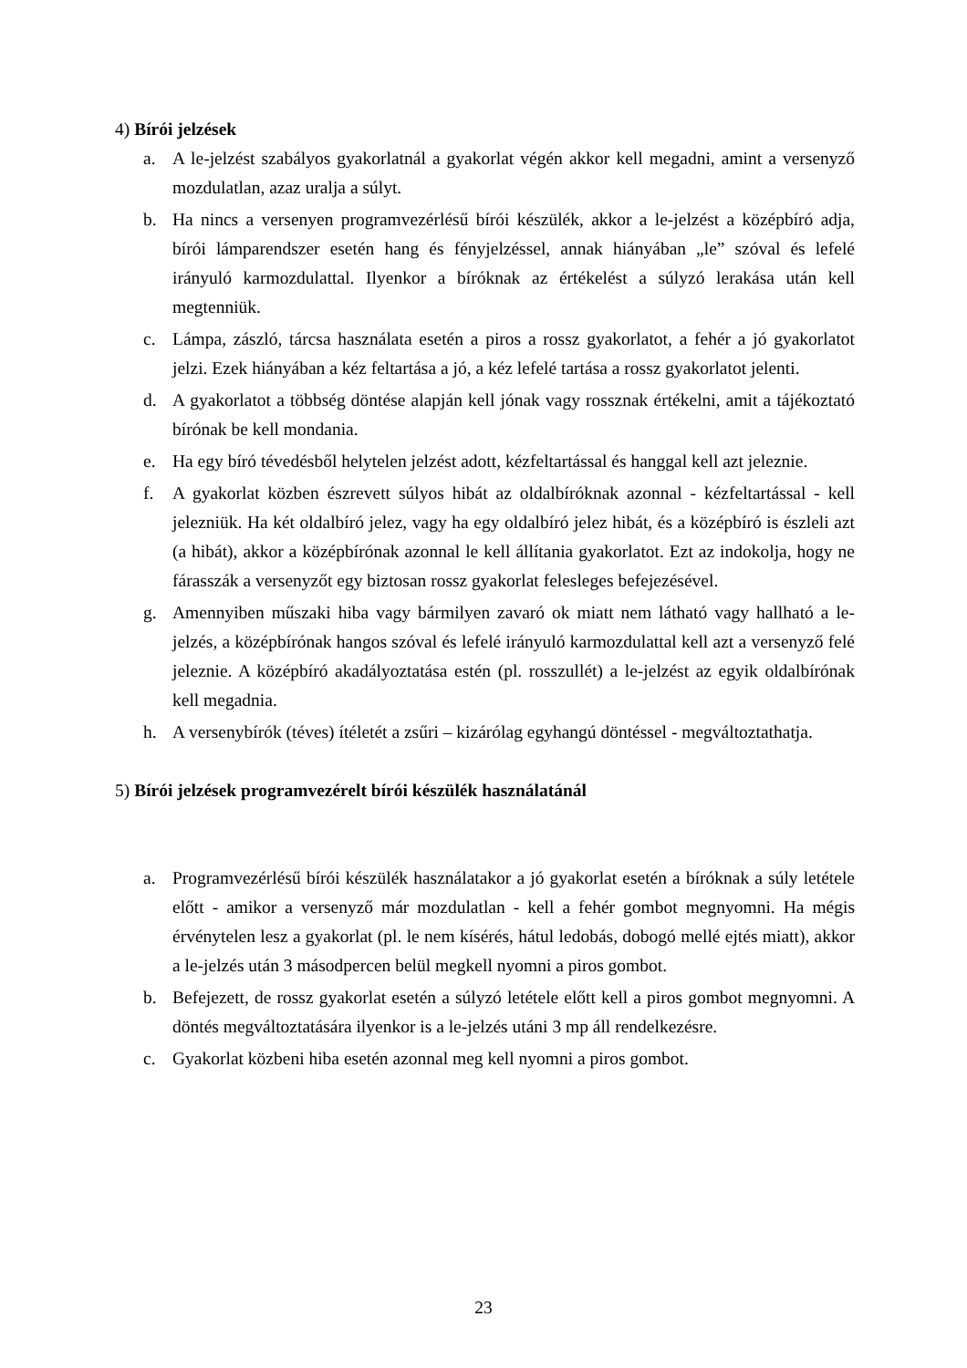4) Bírói jelzések
a. A le-jelzést szabályos gyakorlatnál a gyakorlat végén akkor kell megadni, amint a versenyző mozdulatlan, azaz uralja a súlyt.
b. Ha nincs a versenyen programvezérlésű bírói készülék, akkor a le-jelzést a középbíró adja, bírói lámparendszer esetén hang és fényjelzéssel, annak hiányában „le” szóval és lefelé irányuló karmozdulattal. Ilyenkor a bíróknak az értékelést a súlyzó lerakása után kell megtenniük.
c. Lámpa, zászló, tárcsa használata esetén a piros a rossz gyakorlatot, a fehér a jó gyakorlatot jelzi. Ezek hiányában a kéz feltartása a jó, a kéz lefelé tartása a rossz gyakorlatot jelenti.
d. A gyakorlatot a többség döntése alapján kell jónak vagy rossznak értékelni, amit a tájékoztató bírónak be kell mondania.
e. Ha egy bíró tévedésből helytelen jelzést adott, kézfeltartással és hanggal kell azt jeleznie.
f. A gyakorlat közben észrevett súlyos hibát az oldalbíróknak azonnal - kézfeltartással - kell jelezniük. Ha két oldalbíró jelez, vagy ha egy oldalbíró jelez hibát, és a középbíró is észleli azt (a hibát), akkor a középbírónak azonnal le kell állítania gyakorlatot. Ezt az indokolja, hogy ne fárasszák a versenyzőt egy biztosan rossz gyakorlat felesleges befejezésével.
g. Amennyiben műszaki hiba vagy bármilyen zavaró ok miatt nem látható vagy hallható a le-jelzés, a középbírónak hangos szóval és lefelé irányuló karmozdulattal kell azt a versenyző felé jeleznie. A középbíró akadályoztatása estén (pl. rosszullét) a le-jelzést az egyik oldalbírónak kell megadnia.
h. A versenybírók (téves) ítéletét a zsűri – kizárólag egyhangú döntéssel - megváltoztathatja.
5) Bírói jelzések programvezérelt bírói készülék használatánál
a. Programvezérlésű bírói készülék használatakor a jó gyakorlat esetén a bíróknak a súly letétele előtt - amikor a versenyző már mozdulatlan - kell a fehér gombot megnyomni. Ha mégis érvénytelen lesz a gyakorlat (pl. le nem kísérés, hátul ledobás, dobogó mellé ejtés miatt), akkor a le-jelzés után 3 másodpercen belül megkell nyomni a piros gombot.
b. Befejezett, de rossz gyakorlat esetén a súlyzó letétele előtt kell a piros gombot megnyomni. A döntés megváltoztatására ilyenkor is a le-jelzés utáni 3 mp áll rendelkezésre.
c. Gyakorlat közbeni hiba esetén azonnal meg kell nyomni a piros gombot.
23